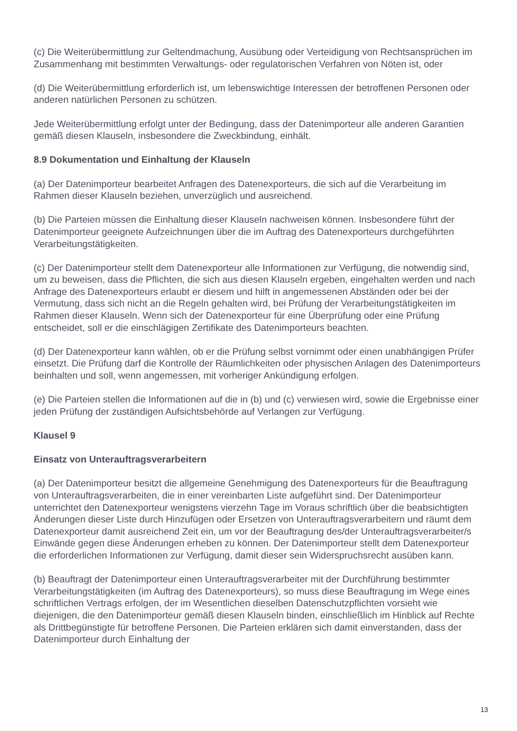(c) Die Weiterübermittlung zur Geltendmachung, Ausübung oder Verteidigung von Rechtsansprüchen im Zusammenhang mit bestimmten Verwaltungs- oder regulatorischen Verfahren von Nöten ist, oder
(d) Die Weiterübermittlung erforderlich ist, um lebenswichtige Interessen der betroffenen Personen oder anderen natürlichen Personen zu schützen.
Jede Weiterübermittlung erfolgt unter der Bedingung, dass der Datenimporteur alle anderen Garantien gemäß diesen Klauseln, insbesondere die Zweckbindung, einhält.
8.9 Dokumentation und Einhaltung der Klauseln
(a) Der Datenimporteur bearbeitet Anfragen des Datenexporteurs, die sich auf die Verarbeitung im Rahmen dieser Klauseln beziehen, unverzüglich und ausreichend.
(b) Die Parteien müssen die Einhaltung dieser Klauseln nachweisen können. Insbesondere führt der Datenimporteur geeignete Aufzeichnungen über die im Auftrag des Datenexporteurs durchgeführten Verarbeitungstätigkeiten.
(c) Der Datenimporteur stellt dem Datenexporteur alle Informationen zur Verfügung, die notwendig sind, um zu beweisen, dass die Pflichten, die sich aus diesen Klauseln ergeben, eingehalten werden und nach Anfrage des Datenexporteurs erlaubt er diesem und hilft in angemessenen Abständen oder bei der Vermutung, dass sich nicht an die Regeln gehalten wird, bei Prüfung der Verarbeitungstätigkeiten im Rahmen dieser Klauseln. Wenn sich der Datenexporteur für eine Überprüfung oder eine Prüfung entscheidet, soll er die einschlägigen Zertifikate des Datenimporteurs beachten.
(d) Der Datenexporteur kann wählen, ob er die Prüfung selbst vornimmt oder einen unabhängigen Prüfer einsetzt. Die Prüfung darf die Kontrolle der Räumlichkeiten oder physischen Anlagen des Datenimporteurs beinhalten und soll, wenn angemessen, mit vorheriger Ankündigung erfolgen.
(e) Die Parteien stellen die Informationen auf die in (b) und (c) verwiesen wird, sowie die Ergebnisse einer jeden Prüfung der zuständigen Aufsichtsbehörde auf Verlangen zur Verfügung.
Klausel 9
Einsatz von Unterauftragsverarbeitern
(a) Der Datenimporteur besitzt die allgemeine Genehmigung des Datenexporteurs für die Beauftragung von Unterauftragsverarbeiten, die in einer vereinbarten Liste aufgeführt sind. Der Datenimporteur unterrichtet den Datenexporteur wenigstens vierzehn Tage im Voraus schriftlich über die beabsichtigten Änderungen dieser Liste durch Hinzufügen oder Ersetzen von Unterauftragsverarbeitern und räumt dem Datenexporteur damit ausreichend Zeit ein, um vor der Beauftragung des/der Unterauftragsverarbeiter/s Einwände gegen diese Änderungen erheben zu können. Der Datenimporteur stellt dem Datenexporteur die erforderlichen Informationen zur Verfügung, damit dieser sein Widerspruchsrecht ausüben kann.
(b) Beauftragt der Datenimporteur einen Unterauftragsverarbeiter mit der Durchführung bestimmter Verarbeitungstätigkeiten (im Auftrag des Datenexporteurs), so muss diese Beauftragung im Wege eines schriftlichen Vertrags erfolgen, der im Wesentlichen dieselben Datenschutzpflichten vorsieht wie diejenigen, die den Datenimporteur gemäß diesen Klauseln binden, einschließlich im Hinblick auf Rechte als Drittbegünstigte für betroffene Personen. Die Parteien erklären sich damit einverstanden, dass der Datenimporteur durch Einhaltung der
13